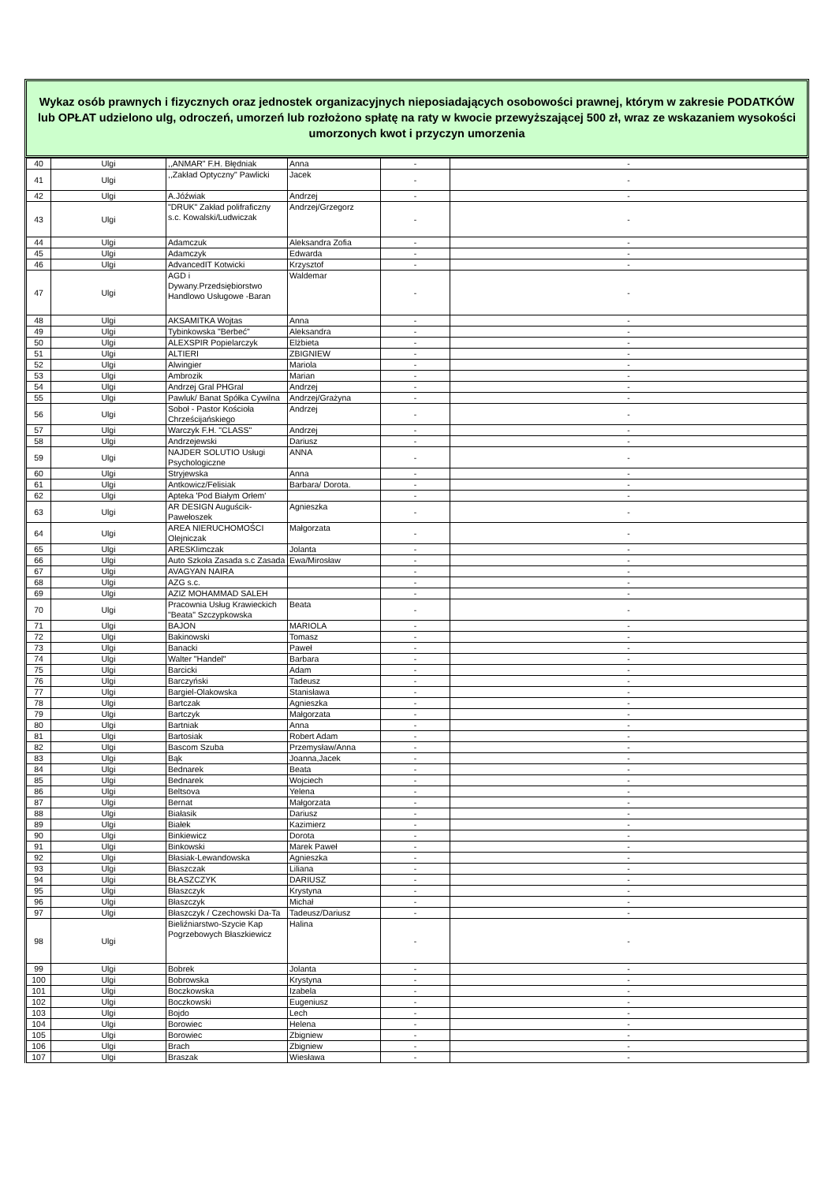Wykaz osób prawnych i fizycznych oraz jednostek organizacyjnych nieposiadających osobowości prawnej, którym w zakresie PODATKÓW lub OPŁAT udzielono ulg, odroczeń, umorzeń lub rozłożono spłatę na raty w kwocie przewyższającej 500 zł, wraz ze wskazaniem wysokości umorzonych kwot i przyczyn umorzenia
| 40 | Ulgi | ,,ANMAR" F.H. Błędniak | Anna | - | - |
| 41 | Ulgi | ,,Zakład Optyczny" Pawlicki | Jacek | - | - |
| 42 | Ulgi | A.Jóźwiak | Andrzej | - | - |
| 43 | Ulgi | "DRUK" Zakład polifraficzny s.c. Kowalski/Ludwiczak | Andrzej/Grzegorz | - | - |
| 44 | Ulgi | Adamczuk | Aleksandra Zofia | - | - |
| 45 | Ulgi | Adamczyk | Edwarda | - | - |
| 46 | Ulgi | AdvancedIT Kotwicki | Krzysztof | - | - |
| 47 | Ulgi | AGD i Dywany.Przedsiębiorstwo Handlowo Usługowe -Baran | Waldemar | - | - |
| 48 | Ulgi | AKSAMITKA Wojtas | Anna | - | - |
| 49 | Ulgi | Tybinkowska "Berbeć" | Aleksandra | - | - |
| 50 | Ulgi | ALEXSPIR Popielarczyk | Elżbieta | - | - |
| 51 | Ulgi | ALTIERI | ZBIGNIEW | - | - |
| 52 | Ulgi | Alwingier | Mariola | - | - |
| 53 | Ulgi | Ambrozik | Marian | - | - |
| 54 | Ulgi | Andrzej Gral PHGral | Andrzej | - | - |
| 55 | Ulgi | Pawluk/ Banat Spółka Cywilna | Andrzej/Grażyna | - | - |
| 56 | Ulgi | Soboł - Pastor Kościoła Chrześcijańskiego | Andrzej | - | - |
| 57 | Ulgi | Warczyk F.H. "CLASS" | Andrzej | - | - |
| 58 | Ulgi | Andrzejewski | Dariusz | - | - |
| 59 | Ulgi | NAJDER SOLUTIO Usługi Psychologiczne | ANNA | - | - |
| 60 | Ulgi | Stryjewska | Anna | - | - |
| 61 | Ulgi | Antkowicz/Felisiak | Barbara/ Dorota. | - | - |
| 62 | Ulgi | Apteka 'Pod Białym Orłem' | | - | - |
| 63 | Ulgi | AR DESIGN Auguścik-Pawełoszek | Agnieszka | - | - |
| 64 | Ulgi | AREA NIERUCHOMOŚCI Olejniczak | Małgorzata | - | - |
| 65 | Ulgi | ARESKlimczak | Jolanta | - | - |
| 66 | Ulgi | Auto Szkoła Zasada s.c Zasada | Ewa/Mirosław | - | - |
| 67 | Ulgi | AVAGYAN NAIRA | | - | - |
| 68 | Ulgi | AZG s.c. | | - | - |
| 69 | Ulgi | AZIZ MOHAMMAD SALEH | | - | - |
| 70 | Ulgi | Pracownia Usług Krawieckich "Beata" Szczypkowska | Beata | - | - |
| 71 | Ulgi | BAJON | MARIOLA | - | - |
| 72 | Ulgi | Bakinowski | Tomasz | - | - |
| 73 | Ulgi | Banacki | Paweł | - | - |
| 74 | Ulgi | Walter "Handel" | Barbara | - | - |
| 75 | Ulgi | Barcicki | Adam | - | - |
| 76 | Ulgi | Barczyński | Tadeusz | - | - |
| 77 | Ulgi | Bargiel-Olakowska | Stanisława | - | - |
| 78 | Ulgi | Bartczak | Agnieszka | - | - |
| 79 | Ulgi | Bartczyk | Małgorzata | - | - |
| 80 | Ulgi | Bartniak | Anna | - | - |
| 81 | Ulgi | Bartosiak | Robert Adam | - | - |
| 82 | Ulgi | Bascom Szuba | Przemysław/Anna | - | - |
| 83 | Ulgi | Bąk | Joanna,Jacek | - | - |
| 84 | Ulgi | Bednarek | Beata | - | - |
| 85 | Ulgi | Bednarek | Wojciech | - | - |
| 86 | Ulgi | Beltsova | Yelena | - | - |
| 87 | Ulgi | Bernat | Małgorzata | - | - |
| 88 | Ulgi | Białasik | Dariusz | - | - |
| 89 | Ulgi | Białek | Kazimierz | - | - |
| 90 | Ulgi | Binkiewicz | Dorota | - | - |
| 91 | Ulgi | Binkowski | Marek Paweł | - | - |
| 92 | Ulgi | Błasiak-Lewandowska | Agnieszka | - | - |
| 93 | Ulgi | Błaszczak | Liliana | - | - |
| 94 | Ulgi | BŁASZCZYK | DARIUSZ | - | - |
| 95 | Ulgi | Błaszczyk | Krystyna | - | - |
| 96 | Ulgi | Błaszczyk | Michał | - | - |
| 97 | Ulgi | Błaszczyk / Czechowski Da-Ta | Tadeusz/Dariusz | - | - |
| 98 | Ulgi | Bieliźniarstwo-Szycie Kap Pogrzebowych Błaszkiewicz | Halina | - | - |
| 99 | Ulgi | Bobrek | Jolanta | - | - |
| 100 | Ulgi | Bobrowska | Krystyna | - | - |
| 101 | Ulgi | Boczkowska | Izabela | - | - |
| 102 | Ulgi | Boczkowski | Eugeniusz | - | - |
| 103 | Ulgi | Bojdo | Lech | - | - |
| 104 | Ulgi | Borowiec | Helena | - | - |
| 105 | Ulgi | Borowiec | Zbigniew | - | - |
| 106 | Ulgi | Brach | Zbigniew | - | - |
| 107 | Ulgi | Braszak | Wiesława | - | - |